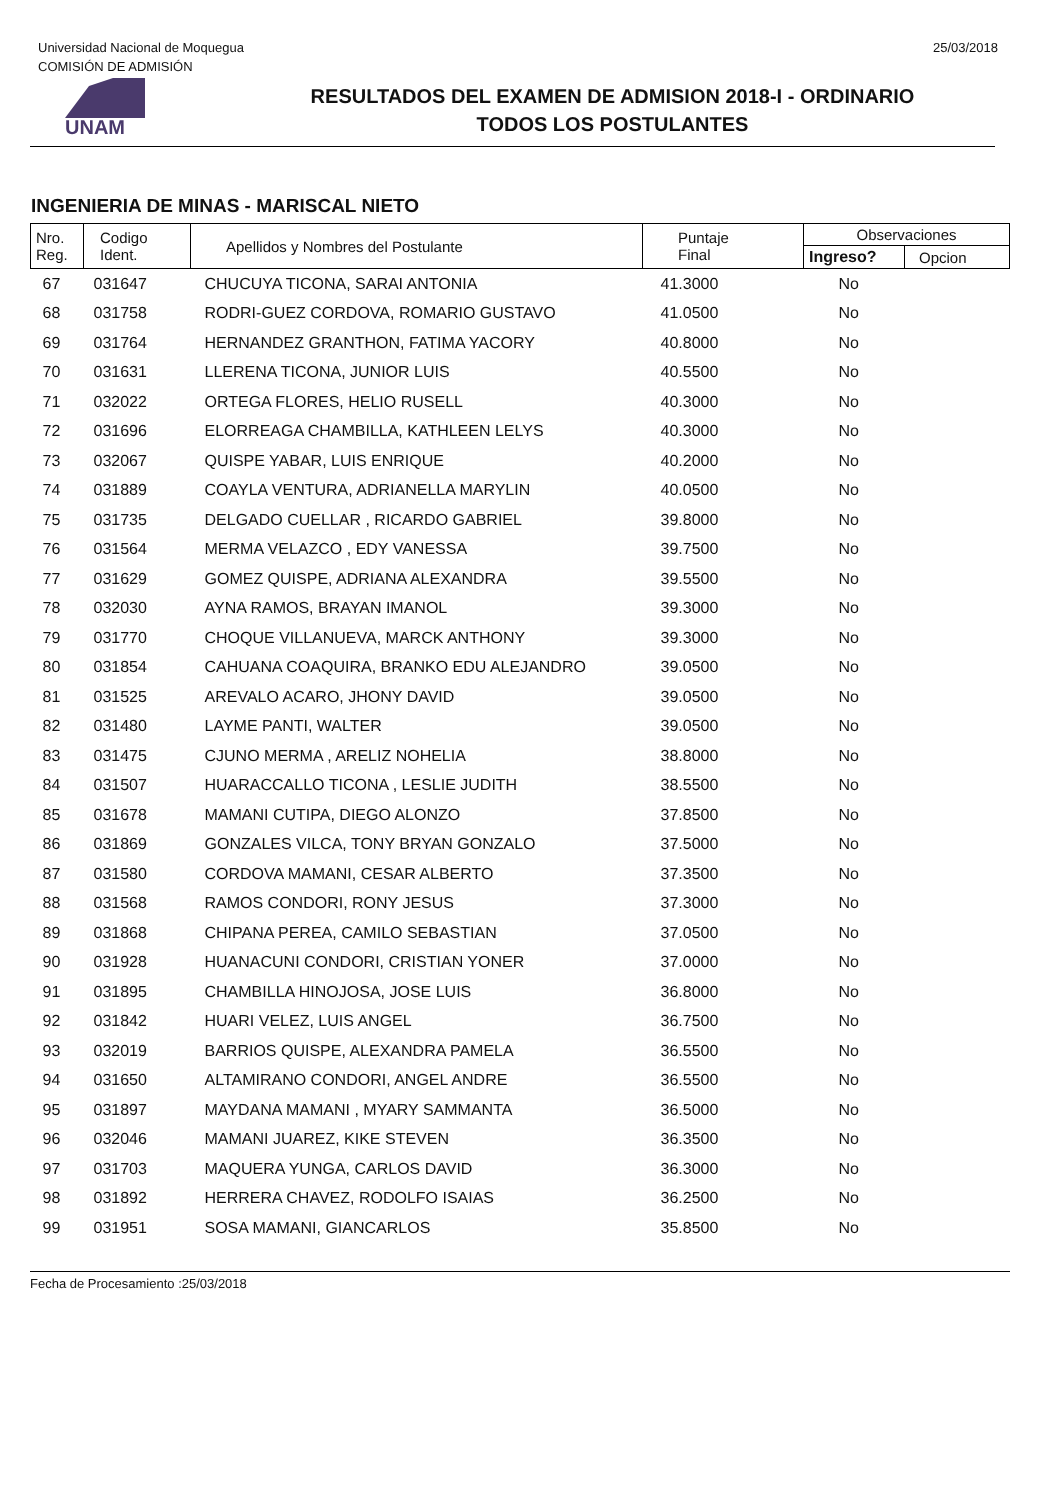Universidad Nacional de Moquegua
COMISIÓN DE ADMISIÓN
25/03/2018
UNAM
RESULTADOS DEL EXAMEN DE ADMISION 2018-I - ORDINARIO
TODOS LOS POSTULANTES
INGENIERIA DE MINAS - MARISCAL NIETO
| Nro. Reg. | Codigo Ident. | Apellidos y Nombres del Postulante | Puntaje Final | Observaciones | |
| --- | --- | --- | --- | --- | --- |
| | | | | Ingreso? | Opcion |
| 67 | 031647 | CHUCUYA TICONA, SARAI ANTONIA | 41.3000 | No | |
| 68 | 031758 | RODRI-GUEZ CORDOVA, ROMARIO GUSTAVO | 41.0500 | No | |
| 69 | 031764 | HERNANDEZ GRANTHON, FATIMA YACORY | 40.8000 | No | |
| 70 | 031631 | LLERENA TICONA, JUNIOR LUIS | 40.5500 | No | |
| 71 | 032022 | ORTEGA FLORES, HELIO RUSELL | 40.3000 | No | |
| 72 | 031696 | ELORREAGA CHAMBILLA, KATHLEEN LELYS | 40.3000 | No | |
| 73 | 032067 | QUISPE YABAR, LUIS ENRIQUE | 40.2000 | No | |
| 74 | 031889 | COAYLA VENTURA, ADRIANELLA MARYLIN | 40.0500 | No | |
| 75 | 031735 | DELGADO CUELLAR , RICARDO GABRIEL | 39.8000 | No | |
| 76 | 031564 | MERMA VELAZCO , EDY VANESSA | 39.7500 | No | |
| 77 | 031629 | GOMEZ QUISPE, ADRIANA ALEXANDRA | 39.5500 | No | |
| 78 | 032030 | AYNA RAMOS, BRAYAN IMANOL | 39.3000 | No | |
| 79 | 031770 | CHOQUE VILLANUEVA, MARCK ANTHONY | 39.3000 | No | |
| 80 | 031854 | CAHUANA COAQUIRA, BRANKO EDU ALEJANDRO | 39.0500 | No | |
| 81 | 031525 | AREVALO ACARO, JHONY DAVID | 39.0500 | No | |
| 82 | 031480 | LAYME PANTI, WALTER | 39.0500 | No | |
| 83 | 031475 | CJUNO MERMA , ARELIZ NOHELIA | 38.8000 | No | |
| 84 | 031507 | HUARACCALLO TICONA , LESLIE JUDITH | 38.5500 | No | |
| 85 | 031678 | MAMANI CUTIPA, DIEGO ALONZO | 37.8500 | No | |
| 86 | 031869 | GONZALES VILCA, TONY BRYAN GONZALO | 37.5000 | No | |
| 87 | 031580 | CORDOVA MAMANI, CESAR ALBERTO | 37.3500 | No | |
| 88 | 031568 | RAMOS CONDORI, RONY JESUS | 37.3000 | No | |
| 89 | 031868 | CHIPANA PEREA, CAMILO SEBASTIAN | 37.0500 | No | |
| 90 | 031928 | HUANACUNI CONDORI, CRISTIAN YONER | 37.0000 | No | |
| 91 | 031895 | CHAMBILLA HINOJOSA, JOSE LUIS | 36.8000 | No | |
| 92 | 031842 | HUARI VELEZ, LUIS ANGEL | 36.7500 | No | |
| 93 | 032019 | BARRIOS QUISPE, ALEXANDRA PAMELA | 36.5500 | No | |
| 94 | 031650 | ALTAMIRANO CONDORI, ANGEL ANDRE | 36.5500 | No | |
| 95 | 031897 | MAYDANA MAMANI , MYARY SAMMANTA | 36.5000 | No | |
| 96 | 032046 | MAMANI JUAREZ, KIKE STEVEN | 36.3500 | No | |
| 97 | 031703 | MAQUERA YUNGA, CARLOS DAVID | 36.3000 | No | |
| 98 | 031892 | HERRERA CHAVEZ, RODOLFO ISAIAS | 36.2500 | No | |
| 99 | 031951 | SOSA MAMANI, GIANCARLOS | 35.8500 | No | |
Fecha de Procesamiento :25/03/2018